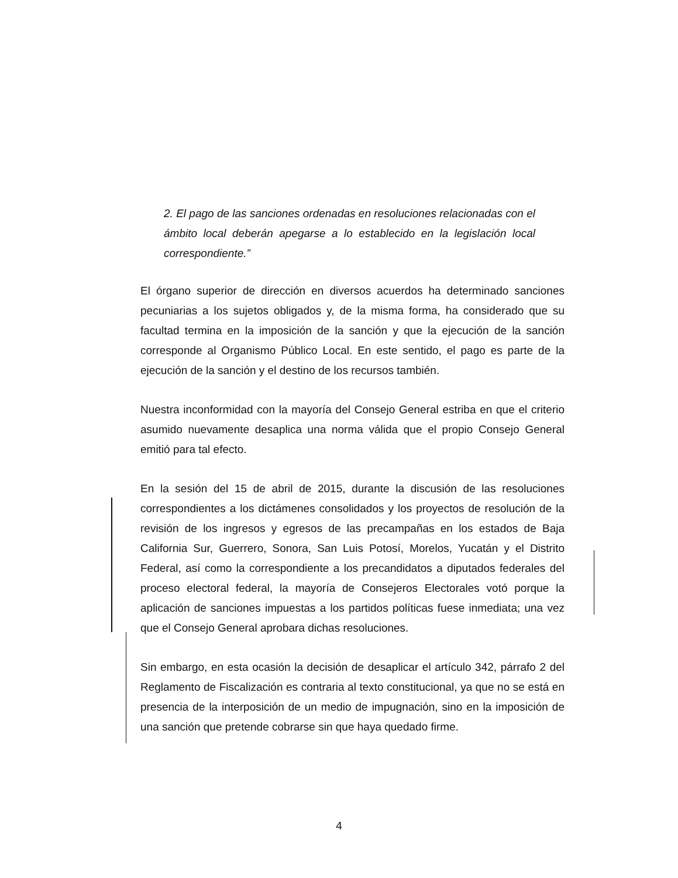2. El pago de las sanciones ordenadas en resoluciones relacionadas con el ámbito local deberán apegarse a lo establecido en la legislación local correspondiente.”
El órgano superior de dirección en diversos acuerdos ha determinado sanciones pecuniarias a los sujetos obligados y, de la misma forma, ha considerado que su facultad termina en la imposición de la sanción y que la ejecución de la sanción corresponde al Organismo Público Local. En este sentido, el pago es parte de la ejecución de la sanción y el destino de los recursos también.
Nuestra inconformidad con la mayoría del Consejo General estriba en que el criterio asumido nuevamente desaplica una norma válida que el propio Consejo General emitió para tal efecto.
En la sesión del 15 de abril de 2015, durante la discusión de las resoluciones correspondientes a los dictámenes consolidados y los proyectos de resolución de la revisión de los ingresos y egresos de las precampañas en los estados de Baja California Sur, Guerrero, Sonora, San Luis Potosí, Morelos, Yucatán y el Distrito Federal, así como la correspondiente a los precandidatos a diputados federales del proceso electoral federal, la mayoría de Consejeros Electorales votó porque la aplicación de sanciones impuestas a los partidos políticas fuese inmediata; una vez que el Consejo General aprobara dichas resoluciones.
Sin embargo, en esta ocasión la decisión de desaplicar el artículo 342, párrafo 2 del Reglamento de Fiscalización es contraria al texto constitucional, ya que no se está en presencia de la interposición de un medio de impugnación, sino en la imposición de una sanción que pretende cobrarse sin que haya quedado firme.
4